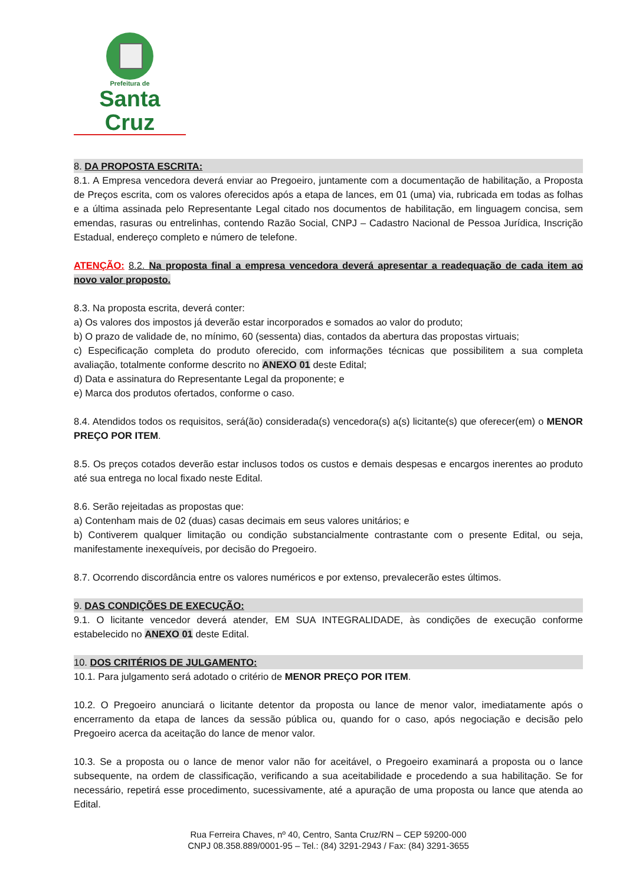Prefeitura de
Santa Cruz
8. DA PROPOSTA ESCRITA:
8.1. A Empresa vencedora deverá enviar ao Pregoeiro, juntamente com a documentação de habilitação, a Proposta de Preços escrita, com os valores oferecidos após a etapa de lances, em 01 (uma) via, rubricada em todas as folhas e a última assinada pelo Representante Legal citado nos documentos de habilitação, em linguagem concisa, sem emendas, rasuras ou entrelinhas, contendo Razão Social, CNPJ – Cadastro Nacional de Pessoa Jurídica, Inscrição Estadual, endereço completo e número de telefone.
ATENÇÃO: 8.2. Na proposta final a empresa vencedora deverá apresentar a readequação de cada item ao novo valor proposto.
8.3. Na proposta escrita, deverá conter:
a) Os valores dos impostos já deverão estar incorporados e somados ao valor do produto;
b) O prazo de validade de, no mínimo, 60 (sessenta) dias, contados da abertura das propostas virtuais;
c) Especificação completa do produto oferecido, com informações técnicas que possibilitem a sua completa avaliação, totalmente conforme descrito no ANEXO 01 deste Edital;
d) Data e assinatura do Representante Legal da proponente; e
e) Marca dos produtos ofertados, conforme o caso.
8.4. Atendidos todos os requisitos, será(ão) considerada(s) vencedora(s) a(s) licitante(s) que oferecer(em) o MENOR PREÇO POR ITEM.
8.5. Os preços cotados deverão estar inclusos todos os custos e demais despesas e encargos inerentes ao produto até sua entrega no local fixado neste Edital.
8.6. Serão rejeitadas as propostas que:
a) Contenham mais de 02 (duas) casas decimais em seus valores unitários; e
b) Contiverem qualquer limitação ou condição substancialmente contrastante com o presente Edital, ou seja, manifestamente inexequíveis, por decisão do Pregoeiro.
8.7. Ocorrendo discordância entre os valores numéricos e por extenso, prevalecerão estes últimos.
9. DAS CONDIÇÕES DE EXECUÇÃO:
9.1. O licitante vencedor deverá atender, EM SUA INTEGRALIDADE, às condições de execução conforme estabelecido no ANEXO 01 deste Edital.
10. DOS CRITÉRIOS DE JULGAMENTO:
10.1. Para julgamento será adotado o critério de MENOR PREÇO POR ITEM.
10.2. O Pregoeiro anunciará o licitante detentor da proposta ou lance de menor valor, imediatamente após o encerramento da etapa de lances da sessão pública ou, quando for o caso, após negociação e decisão pelo Pregoeiro acerca da aceitação do lance de menor valor.
10.3. Se a proposta ou o lance de menor valor não for aceitável, o Pregoeiro examinará a proposta ou o lance subsequente, na ordem de classificação, verificando a sua aceitabilidade e procedendo a sua habilitação. Se for necessário, repetirá esse procedimento, sucessivamente, até a apuração de uma proposta ou lance que atenda ao Edital.
Rua Ferreira Chaves, nº 40, Centro, Santa Cruz/RN – CEP 59200-000
CNPJ 08.358.889/0001-95 – Tel.: (84) 3291-2943 / Fax: (84) 3291-3655